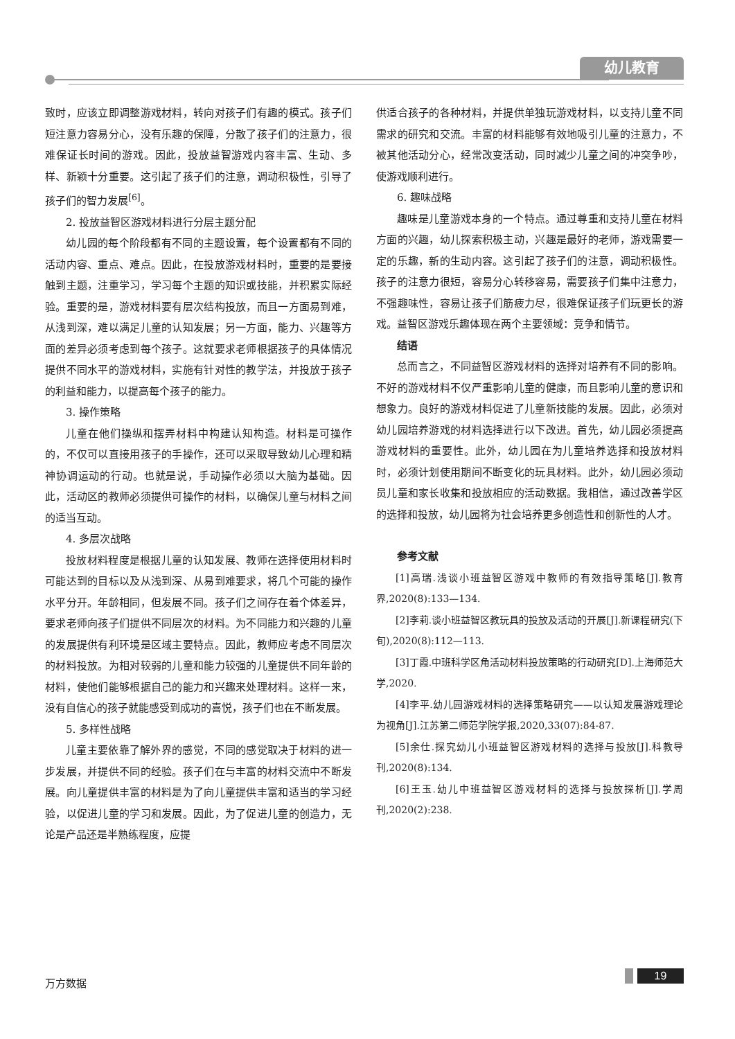幼儿教育
致时，应该立即调整游戏材料，转向对孩子们有趣的模式。孩子们短注意力容易分心，没有乐趣的保障，分散了孩子们的注意力，很难保证长时间的游戏。因此，投放益智游戏内容丰富、生动、多样、新颖十分重要。这引起了孩子们的注意，调动积极性，引导了孩子们的智力发展<sup>[6]</sup>。
2. 投放益智区游戏材料进行分层主题分配
幼儿园的每个阶段都有不同的主题设置，每个设置都有不同的活动内容、重点、难点。因此，在投放游戏材料时，重要的是要接触到主题，注重学习，学习每个主题的知识或技能，并积累实际经验。重要的是，游戏材料要有层次结构投放，而且一方面易到难，从浅到深，难以满足儿童的认知发展；另一方面，能力、兴趣等方面的差异必须考虑到每个孩子。这就要求老师根据孩子的具体情况提供不同水平的游戏材料，实施有针对性的教学法，并投放于孩子的利益和能力，以提高每个孩子的能力。
3. 操作策略
儿童在他们操纵和摆弄材料中构建认知构造。材料是可操作的，不仅可以直接用孩子的手操作，还可以采取导致幼儿心理和精神协调运动的行动。也就是说，手动操作必须以大脑为基础。因此，活动区的教师必须提供可操作的材料，以确保儿童与材料之间的适当互动。
4. 多层次战略
投放材料程度是根据儿童的认知发展、教师在选择使用材料时可能达到的目标以及从浅到深、从易到难要求，将几个可能的操作水平分开。年龄相同，但发展不同。孩子们之间存在着个体差异，要求老师向孩子们提供不同层次的材料。为不同能力和兴趣的儿童的发展提供有利环境是区域主要特点。因此，教师应考虑不同层次的材料投放。为相对较弱的儿童和能力较强的儿童提供不同年龄的材料，使他们能够根据自己的能力和兴趣来处理材料。这样一来，没有自信心的孩子就能感受到成功的喜悦，孩子们也在不断发展。
5. 多样性战略
儿童主要依靠了解外界的感觉，不同的感觉取决于材料的进一步发展，并提供不同的经验。孩子们在与丰富的材料交流中不断发展。向儿童提供丰富的材料是为了向儿童提供丰富和适当的学习经验，以促进儿童的学习和发展。因此，为了促进儿童的创造力，无论是产品还是半熟练程度，应提
供适合孩子的各种材料，并提供单独玩游戏材料，以支持儿童不同需求的研究和交流。丰富的材料能够有效地吸引儿童的注意力，不被其他活动分心，经常改变活动，同时减少儿童之间的冲突争吵，使游戏顺利进行。
6. 趣味战略
趣味是儿童游戏本身的一个特点。通过尊重和支持儿童在材料方面的兴趣，幼儿探索积极主动，兴趣是最好的老师，游戏需要一定的乐趣，新的生动内容。这引起了孩子们的注意，调动积极性。孩子的注意力很短，容易分心转移容易，需要孩子们集中注意力，不强趣味性，容易让孩子们筋疲力尽，很难保证孩子们玩更长的游戏。益智区游戏乐趣体现在两个主要领域：竞争和情节。
结语
总而言之，不同益智区游戏材料的选择对培养有不同的影响。不好的游戏材料不仅严重影响儿童的健康，而且影响儿童的意识和想象力。良好的游戏材料促进了儿童新技能的发展。因此，必须对幼儿园培养游戏的材料选择进行以下改进。首先，幼儿园必须提高游戏材料的重要性。此外，幼儿园在为儿童培养选择和投放材料时，必须计划使用期间不断变化的玩具材料。此外，幼儿园必须动员儿童和家长收集和投放相应的活动数据。我相信，通过改善学区的选择和投放，幼儿园将为社会培养更多创造性和创新性的人才。
参考文献
[1]高瑞.浅谈小班益智区游戏中教师的有效指导策略[J].教育界,2020(8):133—134.
[2]李莉.谈小班益智区教玩具的投放及活动的开展[J].新课程研究(下旬),2020(8):112—113.
[3]丁霞.中班科学区角活动材料投放策略的行动研究[D].上海师范大学,2020.
[4]李平.幼儿园游戏材料的选择策略研究——以认知发展游戏理论为视角[J].江苏第二师范学院学报,2020,33(07):84-87.
[5]余仕.探究幼儿小班益智区游戏材料的选择与投放[J].科教导刊,2020(8):134.
[6]王玉.幼儿中班益智区游戏材料的选择与投放探析[J].学周刊,2020(2):238.
万方数据 19